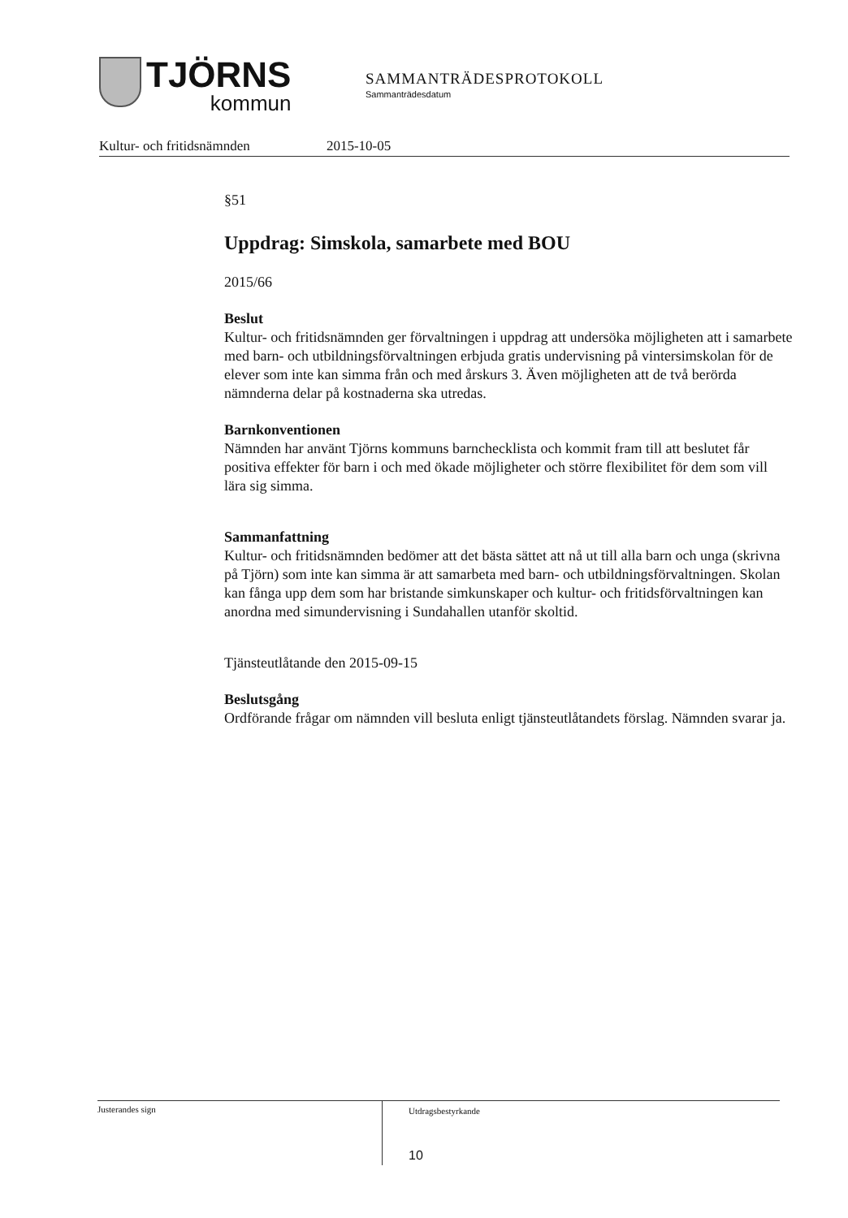TJÖRNS
kommun
SAMMANTRÄDESPROTOKOLL
Sammanträdesdatum
Kultur- och fritidsnämnden 2015-10-05
§51
Uppdrag: Simskola, samarbete med BOU
2015/66
Beslut
Kultur- och fritidsnämnden ger förvaltningen i uppdrag att undersöka möjligheten att i samarbete med barn- och utbildningsförvaltningen erbjuda gratis undervisning på vintersimskolan för de elever som inte kan simma från och med årskurs 3. Även möjligheten att de två berörda nämnderna delar på kostnaderna ska utredas.
Barnkonventionen
Nämnden har använt Tjörns kommuns barnchecklista och kommit fram till att beslutet får positiva effekter för barn i och med ökade möjligheter och större flexibilitet för dem som vill lära sig simma.
Sammanfattning
Kultur- och fritidsnämnden bedömer att det bästa sättet att nå ut till alla barn och unga (skrivna på Tjörn) som inte kan simma är att samarbeta med barn- och utbildningsförvaltningen. Skolan kan fånga upp dem som har bristande simkunskaper och kultur- och fritidsförvaltningen kan anordna med simundervisning i Sundahallen utanför skoltid.
Tjänsteutlåtande den 2015-09-15
Beslutsgång
Ordförande frågar om nämnden vill besluta enligt tjänsteutlåtandets förslag. Nämnden svarar ja.
Justerandes sign
Utdragsbestyrkande
10